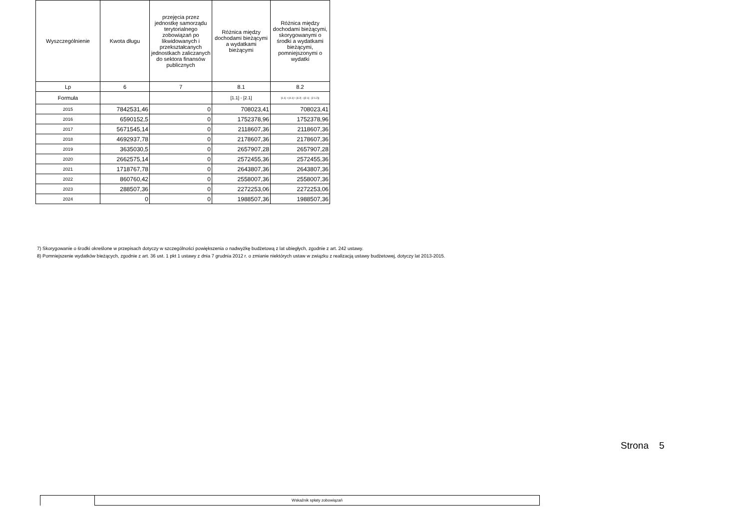| Wyszczególnienie | Kwota długu | przejęcia przez jednostkę samorządu terytorialnego zobowiązań po likwidowanych i przekształcanych jednostkach zaliczanych do sektora finansów publicznych | Różnica między dochodami bieżącymi a wydatkami bieżącymi | Różnica między dochodami bieżącymi, skorygowanymi o środki a wydatkami bieżącymi, pomniejszonymi o wydatki |
| Lp | 6 | 7 | 8.1 | 8.2 |
| Formuła | | | [1.1] - [2.1] | [1.1] + [4.1] + [4.2] - ([2.1] - [2.1.2]) |
| 2015 | 7842531,46 | 0 | 708023,41 | 708023,41 |
| 2016 | 6590152,5 | 0 | 1752378,96 | 1752378,96 |
| 2017 | 5671545,14 | 0 | 2118607,36 | 2118607,36 |
| 2018 | 4692937,78 | 0 | 2178607,36 | 2178607,36 |
| 2019 | 3635030,5 | 0 | 2657907,28 | 2657907,28 |
| 2020 | 2662575,14 | 0 | 2572455,36 | 2572455,36 |
| 2021 | 1718767,78 | 0 | 2643807,36 | 2643807,36 |
| 2022 | 860760,42 | 0 | 2558007,36 | 2558007,36 |
| 2023 | 288507,36 | 0 | 2272253,06 | 2272253,06 |
| 2024 | 0 | 0 | 1988507,36 | 1988507,36 |
7) Skorygowanie o środki określone w przepisach dotyczy w szczególności powiększenia o nadwyżkę budżetową z lat ubiegłych, zgodnie z art. 242 ustawy.
8) Pomniejszenie wydatków bieżących, zgodnie z art. 36 ust. 1 pkt 1 ustawy z dnia 7 grudnia 2012 r. o zmianie niektórych ustaw w związku z realizacją ustawy budżetowej, dotyczy lat 2013-2015.
Strona 5
| | Wskaźnik spłaty zobowiązań |